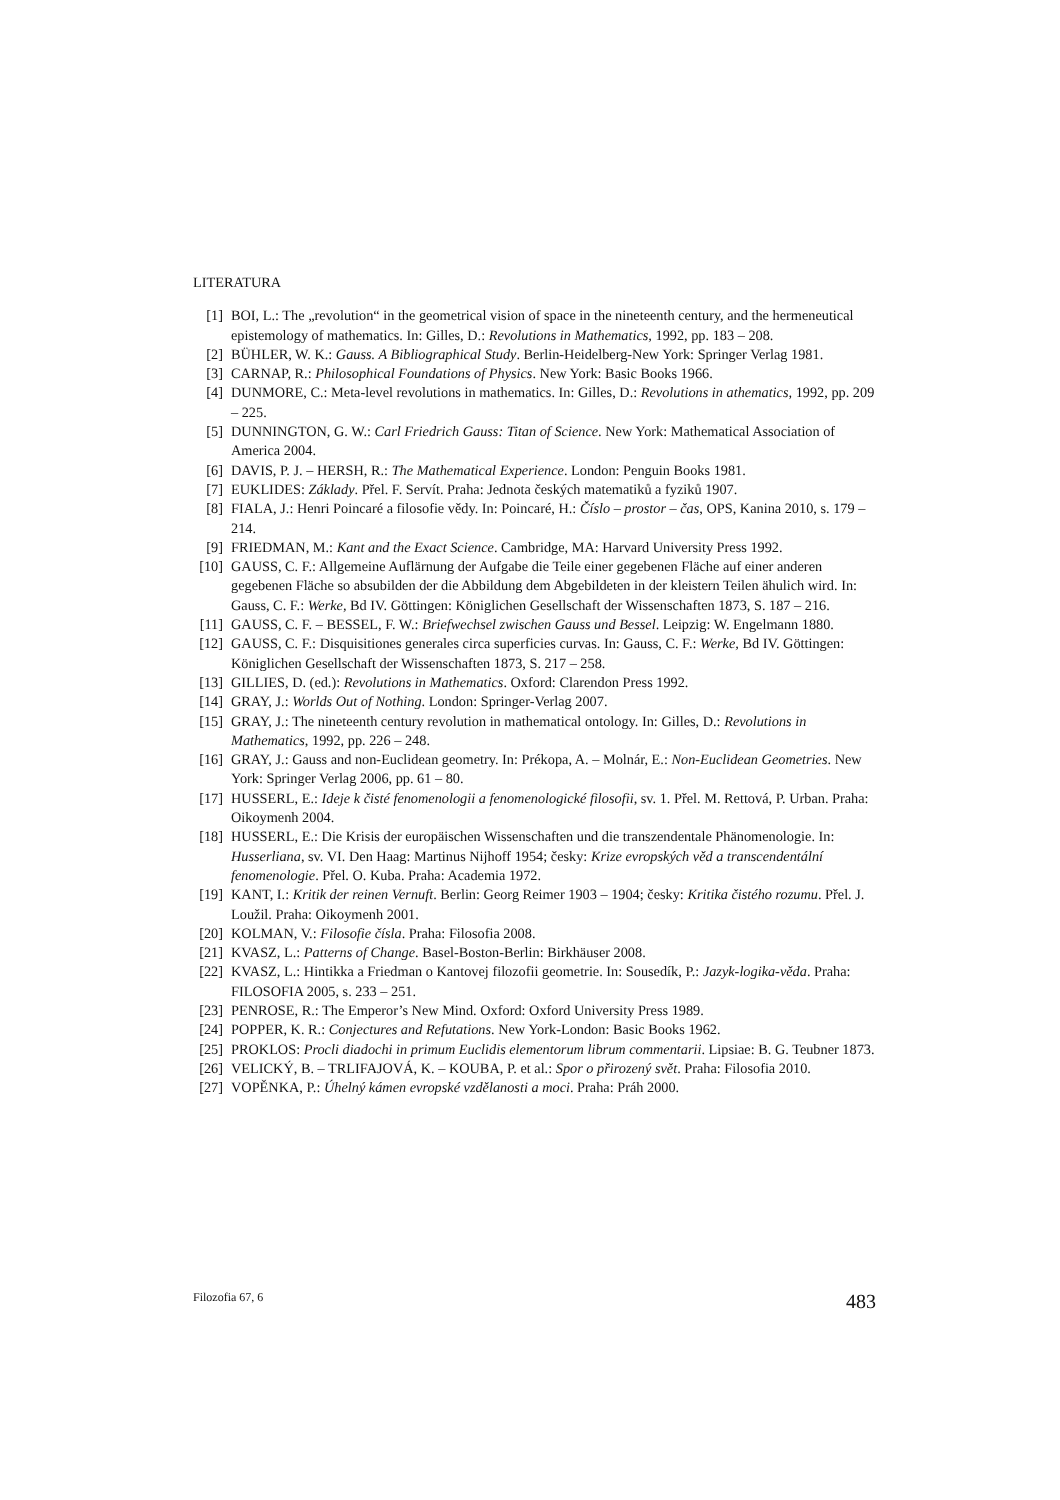LITERATURA
[1] BOI, L.: The „revolution“ in the geometrical vision of space in the nineteenth century, and the hermeneutical epistemology of mathematics. In: Gilles, D.: Revolutions in Mathematics, 1992, pp. 183 – 208.
[2] BÜHLER, W. K.: Gauss. A Bibliographical Study. Berlin-Heidelberg-New York: Springer Verlag 1981.
[3] CARNAP, R.: Philosophical Foundations of Physics. New York: Basic Books 1966.
[4] DUNMORE, C.: Meta-level revolutions in mathematics. In: Gilles, D.: Revolutions in athematics, 1992, pp. 209 – 225.
[5] DUNNINGTON, G. W.: Carl Friedrich Gauss: Titan of Science. New York: Mathematical Association of America 2004.
[6] DAVIS, P. J. – HERSH, R.: The Mathematical Experience. London: Penguin Books 1981.
[7] EUKLIDES: Základy. Přel. F. Servít. Praha: Jednota českých matematiků a fyziků 1907.
[8] FIALA, J.: Henri Poincaré a filosofie vědy. In: Poincaré, H.: Číslo – prostor – čas, OPS, Kanina 2010, s. 179 – 214.
[9] FRIEDMAN, M.: Kant and the Exact Science. Cambridge, MA: Harvard University Press 1992.
[10] GAUSS, C. F.: Allgemeine Auflärnung der Aufgabe die Teile einer gegebenen Fläche auf einer anderen gegebenen Fläche so absubilden der die Abbildung dem Abgebildeten in der kleistern Teilen ähulich wird. In: Gauss, C. F.: Werke, Bd IV. Göttingen: Königlichen Gesellschaft der Wissenschaften 1873, S. 187 – 216.
[11] GAUSS, C. F. – BESSEL, F. W.: Briefwechsel zwischen Gauss und Bessel. Leipzig: W. Engelmann 1880.
[12] GAUSS, C. F.: Disquisitiones generales circa superficies curvas. In: Gauss, C. F.: Werke, Bd IV. Göttingen: Königlichen Gesellschaft der Wissenschaften 1873, S. 217 – 258.
[13] GILLIES, D. (ed.): Revolutions in Mathematics. Oxford: Clarendon Press 1992.
[14] GRAY, J.: Worlds Out of Nothing. London: Springer-Verlag 2007.
[15] GRAY, J.: The nineteenth century revolution in mathematical ontology. In: Gilles, D.: Revolutions in Mathematics, 1992, pp. 226 – 248.
[16] GRAY, J.: Gauss and non-Euclidean geometry. In: Prékopa, A. – Molnár, E.: Non-Euclidean Geometries. New York: Springer Verlag 2006, pp. 61 – 80.
[17] HUSSERL, E.: Ideje k čisté fenomenologii a fenomenologické filosofii, sv. 1. Přel. M. Rettová, P. Urban. Praha: Oikoymenh 2004.
[18] HUSSERL, E.: Die Krisis der europäischen Wissenschaften und die transzendentale Phänomenologie. In: Husserliana, sv. VI. Den Haag: Martinus Nijhoff 1954; česky: Krize evropských věd a transcendentální fenomenologie. Přel. O. Kuba. Praha: Academia 1972.
[19] KANT, I.: Kritik der reinen Vernuft. Berlin: Georg Reimer 1903 – 1904; česky: Kritika čistého rozumu. Přel. J. Loužil. Praha: Oikoymenh 2001.
[20] KOLMAN, V.: Filosofie čísla. Praha: Filosofia 2008.
[21] KVASZ, L.: Patterns of Change. Basel-Boston-Berlin: Birkhäuser 2008.
[22] KVASZ, L.: Hintikka a Friedman o Kantovej filozofii geometrie. In: Sousedík, P.: Jazyk-logika-věda. Praha: FILOSOFIA 2005, s. 233 – 251.
[23] PENROSE, R.: The Emperor’s New Mind. Oxford: Oxford University Press 1989.
[24] POPPER, K. R.: Conjectures and Refutations. New York-London: Basic Books 1962.
[25] PROKLOS: Procli diadochi in primum Euclidis elementorum librum commentarii. Lipsiae: B. G. Teubner 1873.
[26] VELICKÝ, B. – TRLIFAJOVÁ, K. – KOUBA, P. et al.: Spor o přirozený svět. Praha: Filosofia 2010.
[27] VOPĚNKA, P.: Úhelný kámen evropské vzdělanosti a moci. Praha: Práh 2000.
Filozofia 67, 6 483